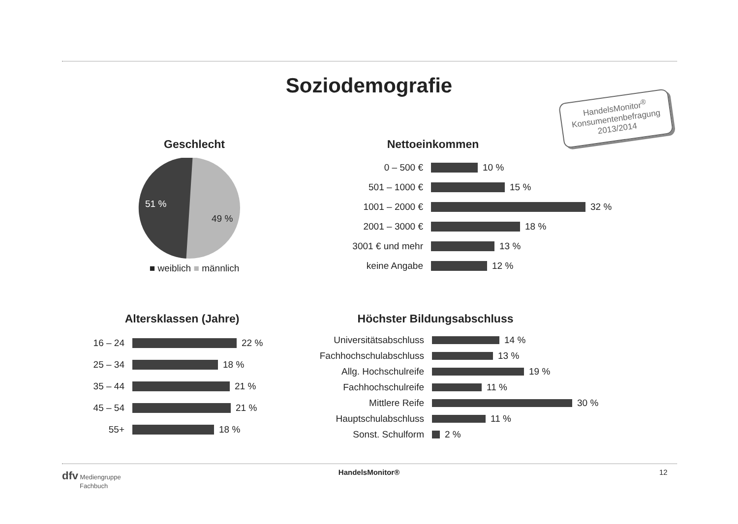Soziodemografie
HandelsMonitor<sup>®</sup>
Konsumentenbefragung
2013/2014
Geschlecht
51 %
49 %
■ weiblich ■ männlich
Nettoeinkommen
0 – 500 € 10 %
501 – 1000 € 15 %
1001 – 2000 € 32 %
2001 – 3000 € 18 %
3001 € und mehr 13 %
keine Angabe 12 %
Altersklassen (Jahre)
16 – 24 22 %
25 – 34 18 %
35 – 44 21 %
45 – 54 21 %
55+ 18 %
Höchster Bildungsabschluss
Universitätsabschluss 14 %
Fachhochschulabschluss 13 %
Allg. Hochschulreife 19 %
Fachhochschulreife 11 %
Mittlere Reife 30 %
Hauptschulabschluss 11 %
Sonst. Schulform 2 %
dfv Mediengruppe
Fachbuch
HandelsMonitor® 12